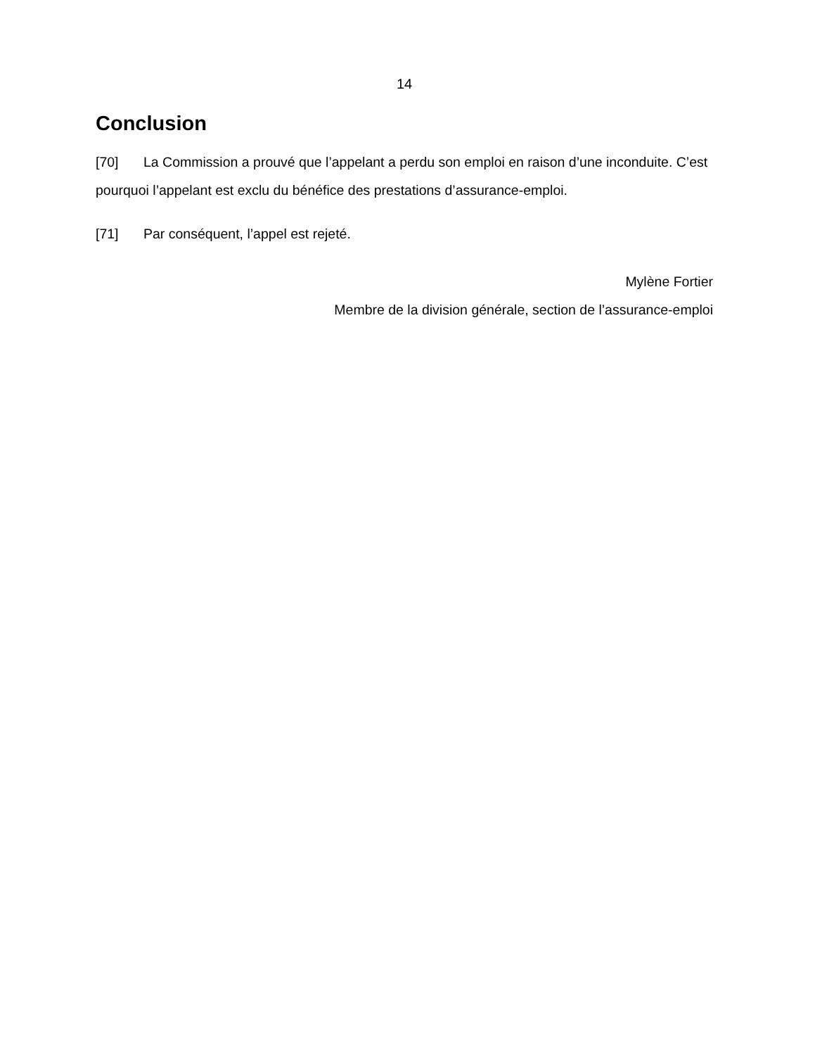14
Conclusion
[70] La Commission a prouvé que l’appelant a perdu son emploi en raison d’une inconduite. C’est pourquoi l’appelant est exclu du bénéfice des prestations d’assurance-emploi.
[71] Par conséquent, l’appel est rejeté.
Mylène Fortier
Membre de la division générale, section de l’assurance-emploi